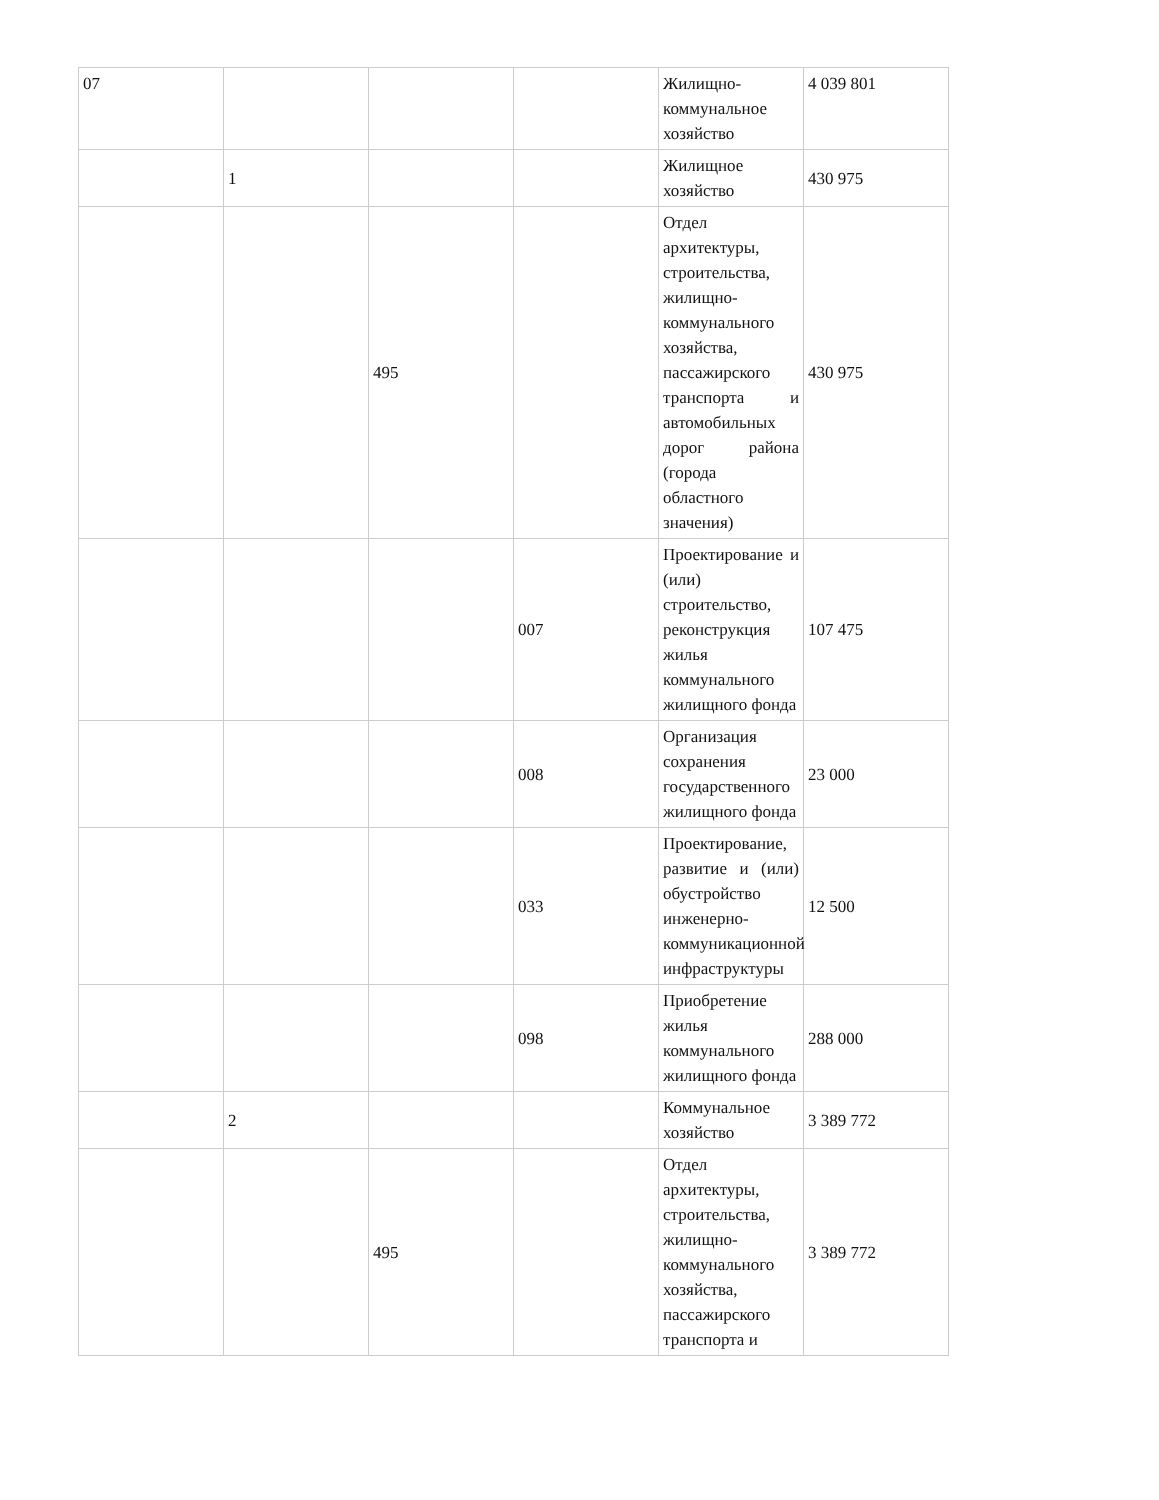| 07 | | | | Жилищно-коммунальное хозяйство | 4 039 801 |
| | 1 | | | Жилищное хозяйство | 430 975 |
| | | 495 | | Отдел архитектуры, строительства, жилищно-коммунального хозяйства, пассажирского транспорта и автомобильных дорог района (города областного значения) | 430 975 |
| | | | 007 | Проектирование и (или) строительство, реконструкция жилья коммунального жилищного фонда | 107 475 |
| | | | 008 | Организация сохранения государственного жилищного фонда | 23 000 |
| | | | 033 | Проектирование, развитие и (или) обустройство инженерно-коммуникационной инфраструктуры | 12 500 |
| | | | 098 | Приобретение жилья коммунального жилищного фонда | 288 000 |
| | 2 | | | Коммунальное хозяйство | 3 389 772 |
| | | 495 | | Отдел архитектуры, строительства, жилищно-коммунального хозяйства, пассажирского транспорта и | 3 389 772 |